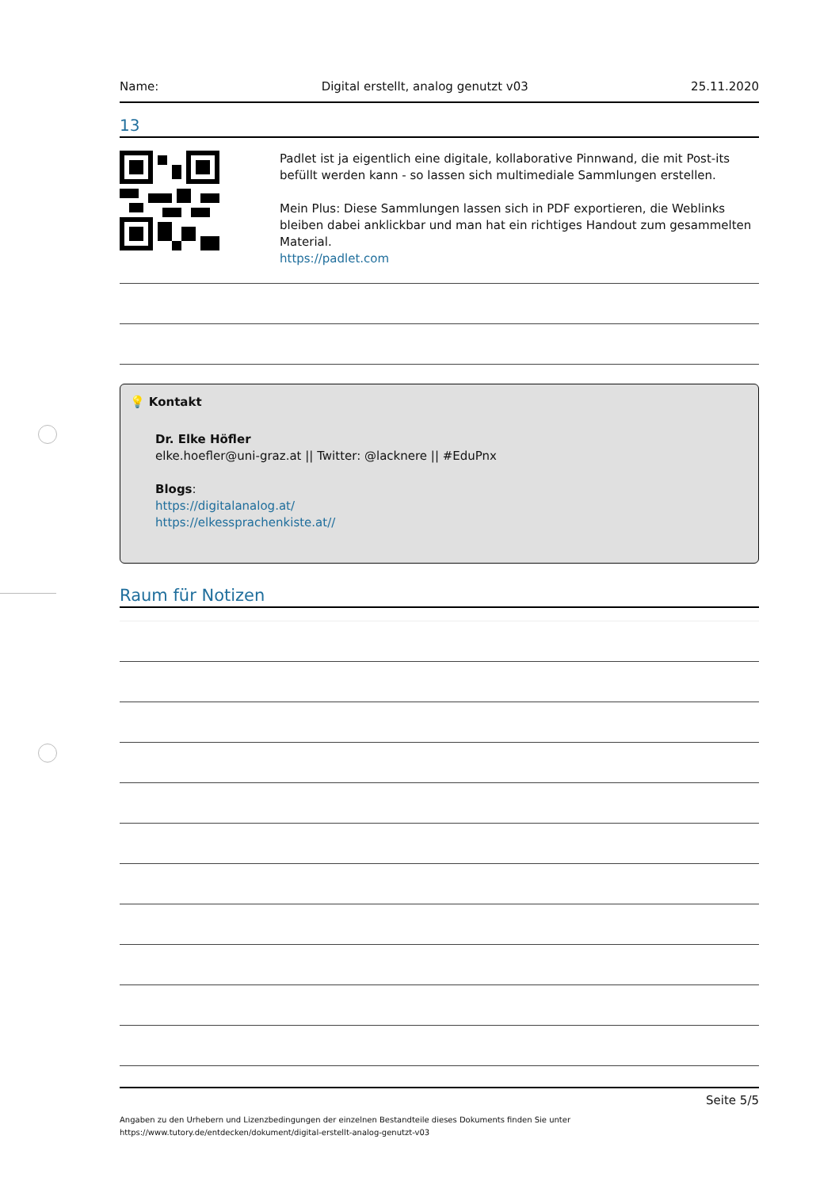Name: Digital erstellt, analog genutzt v03 25.11.2020
13
Padlet ist ja eigentlich eine digitale, kollaborative Pinnwand, die mit Post-its befüllt werden kann - so lassen sich multimediale Sammlungen erstellen.
Mein Plus: Diese Sammlungen lassen sich in PDF exportieren, die Weblinks bleiben dabei anklickbar und man hat ein richtiges Handout zum gesammelten Material.
https://padlet.com
💡 Kontakt
Dr. Elke Höfler
elke.hoefler@uni-graz.at || Twitter: @lacknere || #EduPnx
Blogs:
https://digitalanalog.at/
https://elkessprachenkiste.at//
Raum für Notizen
Seite 5/5
Angaben zu den Urhebern und Lizenzbedingungen der einzelnen Bestandteile dieses Dokuments finden Sie unter
https://www.tutory.de/entdecken/dokument/digital-erstellt-analog-genutzt-v03